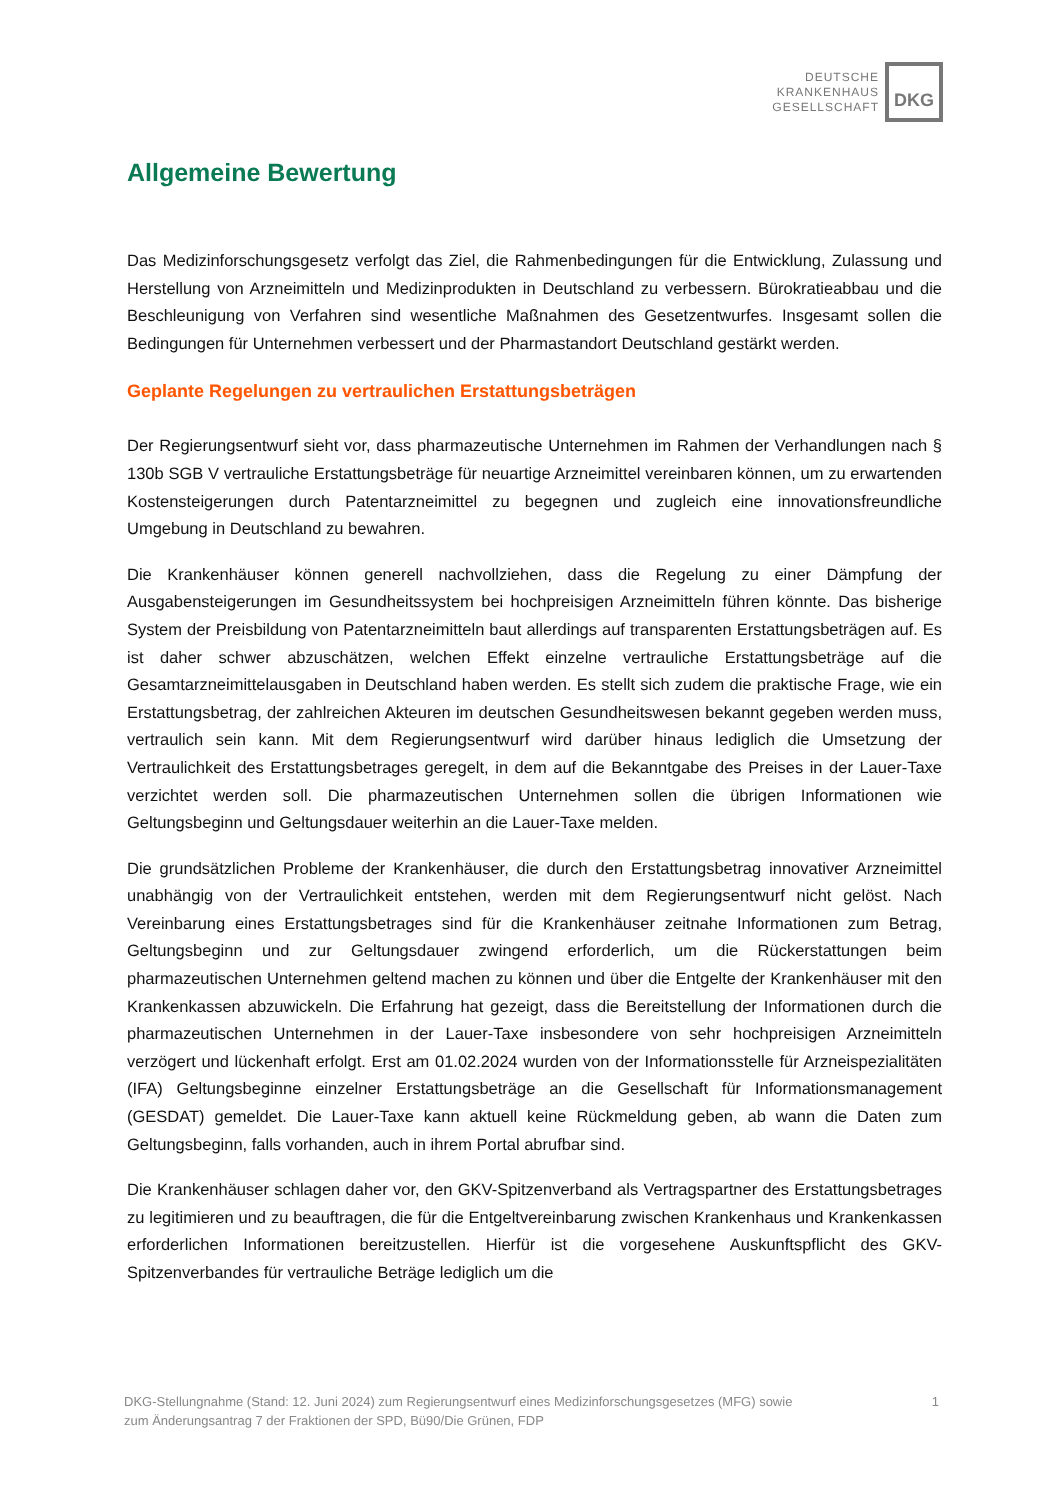DEUTSCHE
KRANKENHAUS
GESELLSCHAFT
DKG
Allgemeine Bewertung
Das Medizinforschungsgesetz verfolgt das Ziel, die Rahmenbedingungen für die Entwicklung, Zulassung und Herstellung von Arzneimitteln und Medizinprodukten in Deutschland zu verbessern. Bürokratieabbau und die Beschleunigung von Verfahren sind wesentliche Maßnahmen des Gesetzentwurfes. Insgesamt sollen die Bedingungen für Unternehmen verbessert und der Pharmastandort Deutschland gestärkt werden.
Geplante Regelungen zu vertraulichen Erstattungsbeträgen
Der Regierungsentwurf sieht vor, dass pharmazeutische Unternehmen im Rahmen der Verhandlungen nach § 130b SGB V vertrauliche Erstattungsbeträge für neuartige Arzneimittel vereinbaren können, um zu erwartenden Kostensteigerungen durch Patentarzneimittel zu begegnen und zugleich eine innovationsfreundliche Umgebung in Deutschland zu bewahren.
Die Krankenhäuser können generell nachvollziehen, dass die Regelung zu einer Dämpfung der Ausgabensteigerungen im Gesundheitssystem bei hochpreisigen Arzneimitteln führen könnte. Das bisherige System der Preisbildung von Patentarzneimitteln baut allerdings auf transparenten Erstattungsbeträgen auf. Es ist daher schwer abzuschätzen, welchen Effekt einzelne vertrauliche Erstattungsbeträge auf die Gesamtarzneimittelausgaben in Deutschland haben werden. Es stellt sich zudem die praktische Frage, wie ein Erstattungsbetrag, der zahlreichen Akteuren im deutschen Gesundheitswesen bekannt gegeben werden muss, vertraulich sein kann. Mit dem Regierungsentwurf wird darüber hinaus lediglich die Umsetzung der Vertraulichkeit des Erstattungsbetrages geregelt, in dem auf die Bekanntgabe des Preises in der Lauer-Taxe verzichtet werden soll. Die pharmazeutischen Unternehmen sollen die übrigen Informationen wie Geltungsbeginn und Geltungsdauer weiterhin an die Lauer-Taxe melden.
Die grundsätzlichen Probleme der Krankenhäuser, die durch den Erstattungsbetrag innovativer Arzneimittel unabhängig von der Vertraulichkeit entstehen, werden mit dem Regierungsentwurf nicht gelöst. Nach Vereinbarung eines Erstattungsbetrages sind für die Krankenhäuser zeitnahe Informationen zum Betrag, Geltungsbeginn und zur Geltungsdauer zwingend erforderlich, um die Rückerstattungen beim pharmazeutischen Unternehmen geltend machen zu können und über die Entgelte der Krankenhäuser mit den Krankenkassen abzuwickeln. Die Erfahrung hat gezeigt, dass die Bereitstellung der Informationen durch die pharmazeutischen Unternehmen in der Lauer-Taxe insbesondere von sehr hochpreisigen Arzneimitteln verzögert und lückenhaft erfolgt. Erst am 01.02.2024 wurden von der Informationsstelle für Arzneispezialitäten (IFA) Geltungsbeginne einzelner Erstattungsbeträge an die Gesellschaft für Informationsmanagement (GESDAT) gemeldet. Die Lauer-Taxe kann aktuell keine Rückmeldung geben, ab wann die Daten zum Geltungsbeginn, falls vorhanden, auch in ihrem Portal abrufbar sind.
Die Krankenhäuser schlagen daher vor, den GKV-Spitzenverband als Vertragspartner des Erstattungsbetrages zu legitimieren und zu beauftragen, die für die Entgeltvereinbarung zwischen Krankenhaus und Krankenkassen erforderlichen Informationen bereitzustellen. Hierfür ist die vorgesehene Auskunftspflicht des GKV-Spitzenverbandes für vertrauliche Beträge lediglich um die
DKG-Stellungnahme (Stand: 12. Juni 2024) zum Regierungsentwurf eines Medizinforschungsgesetzes (MFG) sowie
zum Änderungsantrag 7 der Fraktionen der SPD, Bü90/Die Grünen, FDP
1